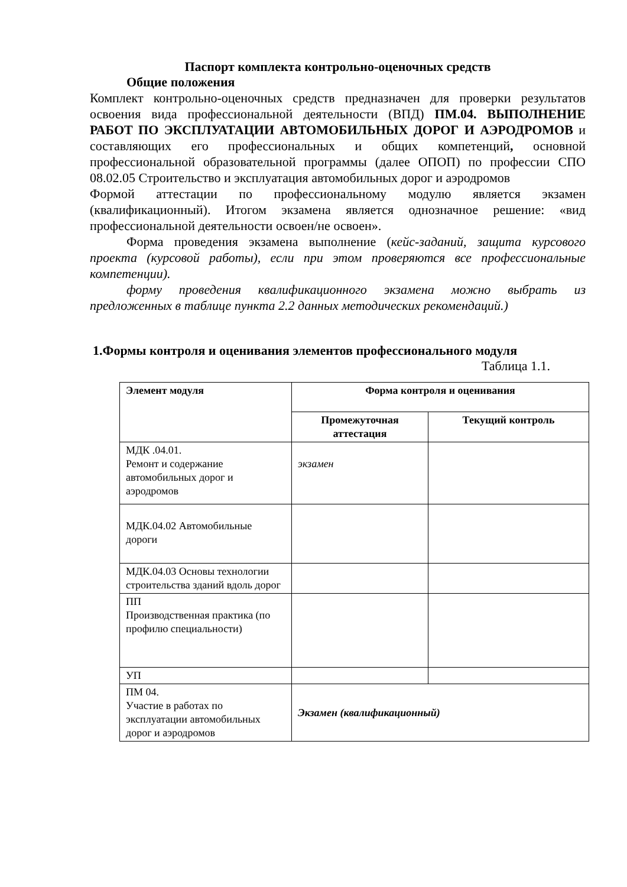Паспорт комплекта контрольно-оценочных средств
Общие положения
Комплект контрольно-оценочных средств предназначен для проверки результатов освоения вида профессиональной деятельности (ВПД) ПМ.04. ВЫПОЛНЕНИЕ РАБОТ ПО ЭКСПЛУАТАЦИИ АВТОМОБИЛЬНЫХ ДОРОГ И АЭРОДРОМОВ и составляющих его профессиональных и общих компетенций, основной профессиональной образовательной программы (далее ОПОП) по профессии СПО 08.02.05 Строительство и эксплуатация автомобильных дорог и аэродромов
Формой аттестации по профессиональному модулю является экзамен (квалификационный). Итогом экзамена является однозначное решение: «вид профессиональной деятельности освоен/не освоен».
Форма проведения экзамена выполнение (кейс-заданий, защита курсового проекта (курсовой работы), если при этом проверяются все профессиональные компетенции).
форму проведения квалификационного экзамена можно выбрать из предложенных в таблице пункта 2.2 данных методических рекомендаций.)
1.Формы контроля и оценивания элементов профессионального модуля
Таблица 1.1.
| Элемент модуля | Форма контроля и оценивания | |
| --- | --- | --- |
| | Промежуточная аттестация | Текущий контроль |
| МДК .04.01. Ремонт и содержание автомобильных дорог и аэродромов | экзамен | |
| МДК.04.02 Автомобильные дороги | | |
| МДК.04.03 Основы технологии строительства зданий вдоль дорог | | |
| ПП Производственная практика (по профилю специальности) | | |
| УП | | |
| ПМ 04. Участие в работах по эксплуатации автомобильных дорог и аэродромов | Экзамен (квалификационный) | |